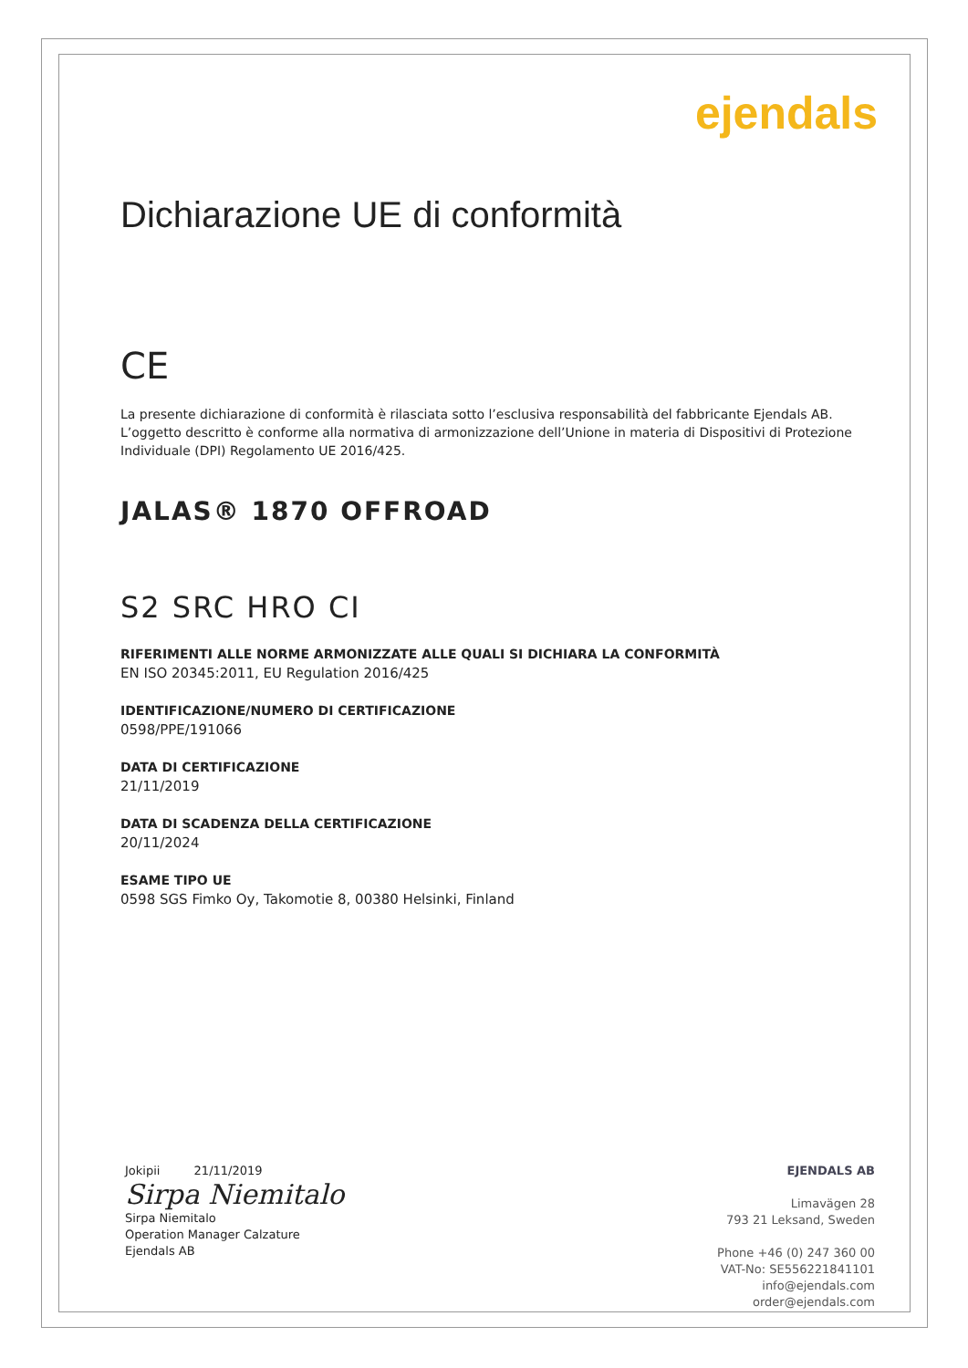ejendals
Dichiarazione UE di conformità
CE
La presente dichiarazione di conformità è rilasciata sotto l’esclusiva responsabilità del fabbricante Ejendals AB. L’oggetto descritto è conforme alla normativa di armonizzazione dell’Unione in materia di Dispositivi di Protezione Individuale (DPI) Regolamento UE 2016/425.
JALAS® 1870 OFFROAD
S2 SRC HRO CI
RIFERIMENTI ALLE NORME ARMONIZZATE ALLE QUALI SI DICHIARA LA CONFORMITÀ
EN ISO 20345:2011, EU Regulation 2016/425
IDENTIFICAZIONE/NUMERO DI CERTIFICAZIONE
0598/PPE/191066
DATA DI CERTIFICAZIONE
21/11/2019
DATA DI SCADENZA DELLA CERTIFICAZIONE
20/11/2024
ESAME TIPO UE
0598 SGS Fimko Oy, Takomotie 8, 00380 Helsinki, Finland
Jokipii 21/11/2019
Sirpa Niemitalo
Sirpa Niemitalo
Operation Manager Calzature
Ejendals AB
EJENDALS AB
Limavägen 28
793 21 Leksand, Sweden
Phone +46 (0) 247 360 00
VAT-No: SE556221841101
info@ejendals.com
order@ejendals.com